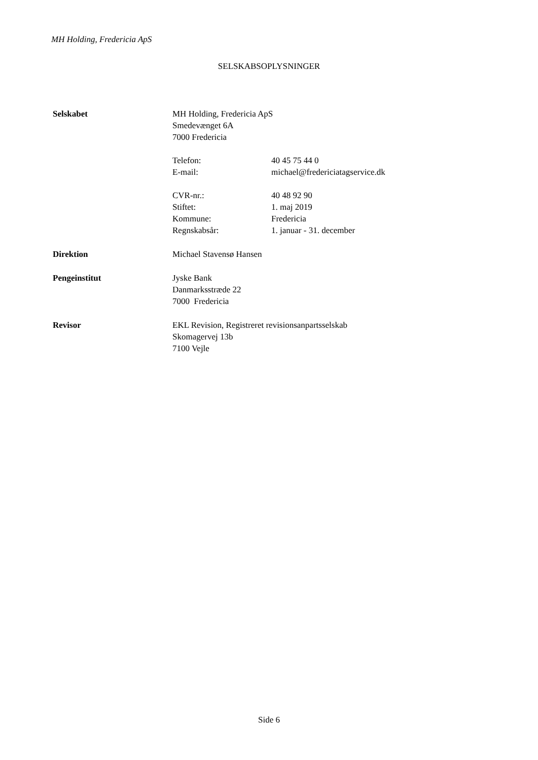MH Holding, Fredericia ApS
SELSKABSOPLYSNINGER
Selskabet MH Holding, Fredericia ApS
Smedevænget 6A
7000 Fredericia
Telefon: 40 45 75 44 0
E-mail: michael@fredericiatagservice.dk
CVR-nr.: 40 48 92 90
Stiftet: 1. maj 2019
Kommune: Fredericia
Regnskabsår: 1. januar - 31. december
Direktion Michael Stavensø Hansen
Pengeinstitut Jyske Bank
Danmarksstræde 22
7000 Fredericia
Revisor EKL Revision, Registreret revisionsanpartsselskab
Skomagervej 13b
7100 Vejle
Side 6